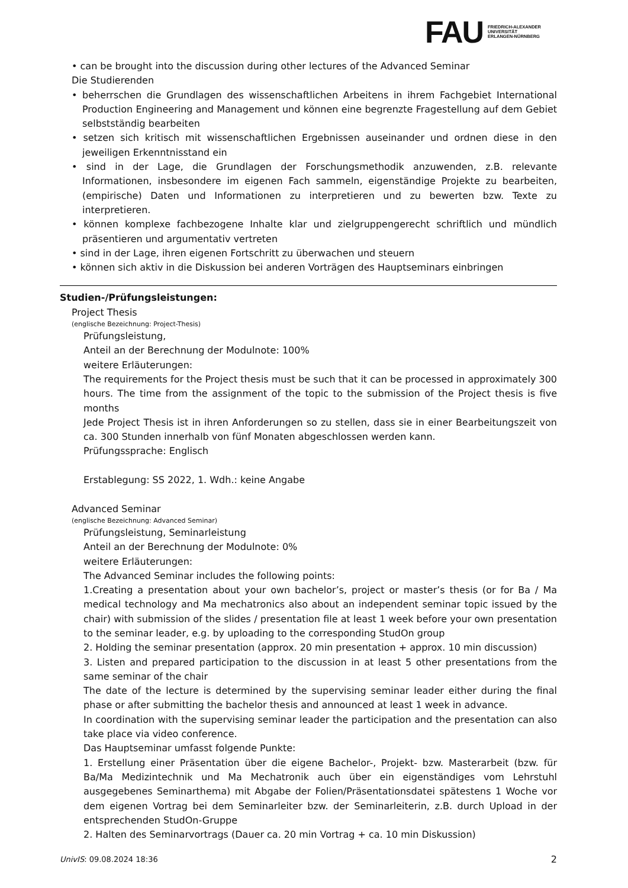FAU
FRIEDRICH-ALEXANDER
UNIVERSITÄT
ERLANGEN-NÜRNBERG
• can be brought into the discussion during other lectures of the Advanced Seminar
Die Studierenden
• beherrschen die Grundlagen des wissenschaftlichen Arbeitens in ihrem Fachgebiet International Production Engineering and Management und können eine begrenzte Fragestellung auf dem Gebiet selbstständig bearbeiten
• setzen sich kritisch mit wissenschaftlichen Ergebnissen auseinander und ordnen diese in den jeweiligen Erkenntnisstand ein
• sind in der Lage, die Grundlagen der Forschungsmethodik anzuwenden, z.B. relevante Informationen, insbesondere im eigenen Fach sammeln, eigenständige Projekte zu bearbeiten, (empirische) Daten und Informationen zu interpretieren und zu bewerten bzw. Texte zu interpretieren.
• können komplexe fachbezogene Inhalte klar und zielgruppengerecht schriftlich und mündlich präsentieren und argumentativ vertreten
• sind in der Lage, ihren eigenen Fortschritt zu überwachen und steuern
• können sich aktiv in die Diskussion bei anderen Vorträgen des Hauptseminars einbringen
Studien-/Prüfungsleistungen:
Project Thesis
(englische Bezeichnung: Project-Thesis)
Prüfungsleistung,
Anteil an der Berechnung der Modulnote: 100%
weitere Erläuterungen:
The requirements for the Project thesis must be such that it can be processed in approximately 300 hours. The time from the assignment of the topic to the submission of the Project thesis is five months
Jede Project Thesis ist in ihren Anforderungen so zu stellen, dass sie in einer Bearbeitungszeit von ca. 300 Stunden innerhalb von fünf Monaten abgeschlossen werden kann.
Prüfungssprache: Englisch
Erstablegung: SS 2022, 1. Wdh.: keine Angabe
Advanced Seminar
(englische Bezeichnung: Advanced Seminar)
Prüfungsleistung, Seminarleistung
Anteil an der Berechnung der Modulnote: 0%
weitere Erläuterungen:
The Advanced Seminar includes the following points:
1.Creating a presentation about your own bachelor’s, project or master’s thesis (or for Ba / Ma medical technology and Ma mechatronics also about an independent seminar topic issued by the chair) with submission of the slides / presentation file at least 1 week before your own presentation to the seminar leader, e.g. by uploading to the corresponding StudOn group
2. Holding the seminar presentation (approx. 20 min presentation + approx. 10 min discussion)
3. Listen and prepared participation to the discussion in at least 5 other presentations from the same seminar of the chair
The date of the lecture is determined by the supervising seminar leader either during the final phase or after submitting the bachelor thesis and announced at least 1 week in advance.
In coordination with the supervising seminar leader the participation and the presentation can also take place via video conference.
Das Hauptseminar umfasst folgende Punkte:
1. Erstellung einer Präsentation über die eigene Bachelor-, Projekt- bzw. Masterarbeit (bzw. für Ba/Ma Medizintechnik und Ma Mechatronik auch über ein eigenständiges vom Lehrstuhl ausgegebenes Seminarthema) mit Abgabe der Folien/Präsentationsdatei spätestens 1 Woche vor dem eigenen Vortrag bei dem Seminarleiter bzw. der Seminarleiterin, z.B. durch Upload in der entsprechenden StudOn-Gruppe
2. Halten des Seminarvortrags (Dauer ca. 20 min Vortrag + ca. 10 min Diskussion)
UnivIS: 09.08.2024 18:36 2